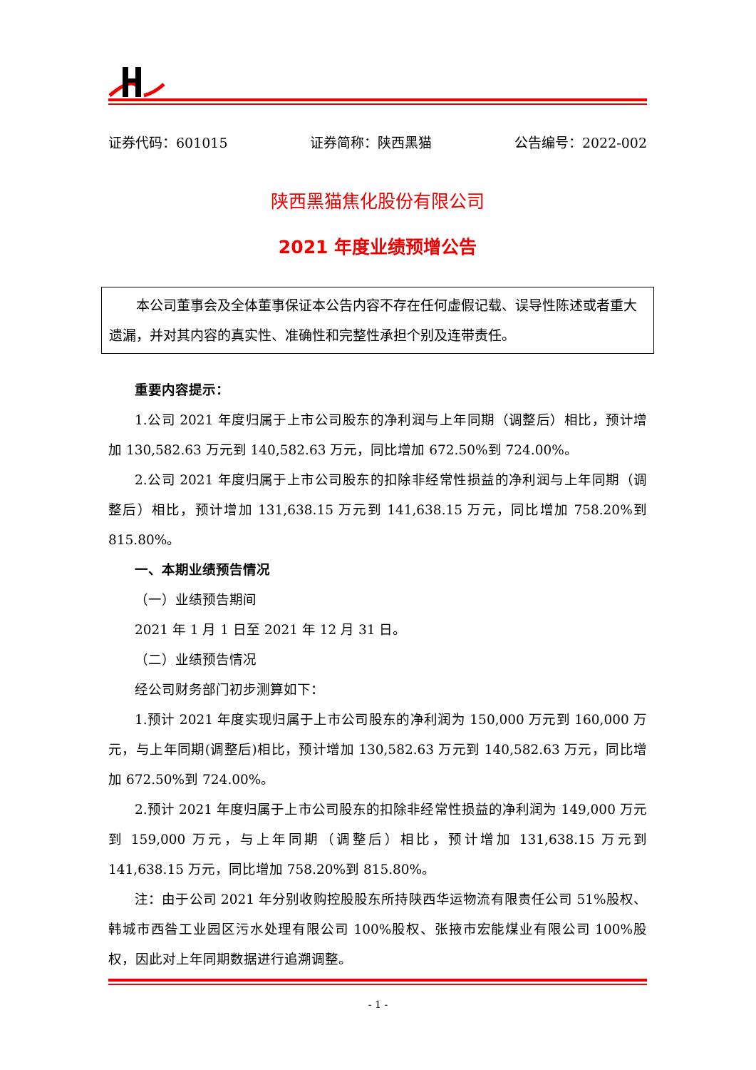证券代码：601015 证券简称：陕西黑猫 公告编号：2022-002
陕西黑猫焦化股份有限公司
2021 年度业绩预增公告
本公司董事会及全体董事保证本公告内容不存在任何虚假记载、误导性陈述或者重大遗漏，并对其内容的真实性、准确性和完整性承担个别及连带责任。
重要内容提示：
1.公司 2021 年度归属于上市公司股东的净利润与上年同期（调整后）相比，预计增加 130,582.63 万元到 140,582.63 万元，同比增加 672.50%到 724.00%。
2.公司 2021 年度归属于上市公司股东的扣除非经常性损益的净利润与上年同期（调整后）相比，预计增加 131,638.15 万元到 141,638.15 万元，同比增加 758.20%到 815.80%。
一、本期业绩预告情况
（一）业绩预告期间
2021 年 1 月 1 日至 2021 年 12 月 31 日。
（二）业绩预告情况
经公司财务部门初步测算如下：
1.预计 2021 年度实现归属于上市公司股东的净利润为 150,000 万元到 160,000 万元，与上年同期(调整后)相比，预计增加 130,582.63 万元到 140,582.63 万元，同比增加 672.50%到 724.00%。
2.预计 2021 年度归属于上市公司股东的扣除非经常性损益的净利润为 149,000 万元到 159,000 万元，与上年同期（调整后）相比，预计增加 131,638.15 万元到 141,638.15 万元，同比增加 758.20%到 815.80%。
注：由于公司 2021 年分别收购控股股东所持陕西华运物流有限责任公司 51%股权、韩城市西昝工业园区污水处理有限公司 100%股权、张掖市宏能煤业有限公司 100%股权，因此对上年同期数据进行追溯调整。
- 1 -